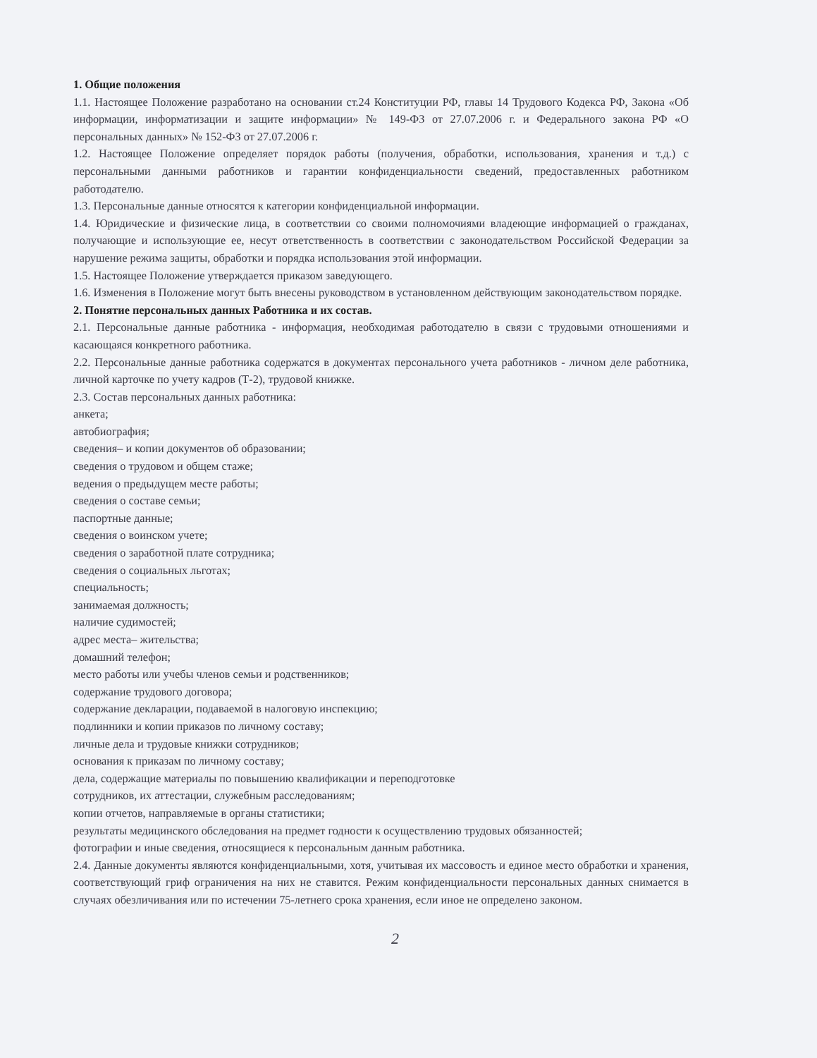1. Общие положения
1.1. Настоящее Положение разработано на основании ст.24 Конституции РФ, главы 14 Трудового Кодекса РФ, Закона «Об информации, информатизации и защите информации» № 149-ФЗ от 27.07.2006 г. и Федерального закона РФ «О персональных данных» № 152-ФЗ от 27.07.2006 г.
1.2. Настоящее Положение определяет порядок работы (получения, обработки, использования, хранения и т.д.) с персональными данными работников и гарантии конфиденциальности сведений, предоставленных работником работодателю.
1.3. Персональные данные относятся к категории конфиденциальной информации.
1.4. Юридические и физические лица, в соответствии со своими полномочиями владеющие информацией о гражданах, получающие и использующие ее, несут ответственность в соответствии с законодательством Российской Федерации за нарушение режима защиты, обработки и порядка использования этой информации.
1.5. Настоящее Положение утверждается приказом заведующего.
1.6. Изменения в Положение могут быть внесены руководством в установленном действующим законодательством порядке.
2. Понятие персональных данных Работника и их состав.
2.1. Персональные данные работника - информация, необходимая работодателю в связи с трудовыми отношениями и касающаяся конкретного работника.
2.2. Персональные данные работника содержатся в документах персонального учета работников - личном деле работника, личной карточке по учету кадров (Т-2), трудовой книжке.
2.3. Состав персональных данных работника:
анкета;
автобиография;
сведения– и копии документов об образовании;
сведения о трудовом и общем стаже;
ведения о предыдущем месте работы;
сведения о составе семьи;
паспортные данные;
сведения о воинском учете;
сведения о заработной плате сотрудника;
сведения о социальных льготах;
специальность;
занимаемая должность;
наличие судимостей;
адрес места– жительства;
домашний телефон;
место работы или учебы членов семьи и родственников;
содержание трудового договора;
содержание декларации, подаваемой в налоговую инспекцию;
подлинники и копии приказов по личному составу;
личные дела и трудовые книжки сотрудников;
основания к приказам по личному составу;
дела, содержащие материалы по повышению квалификации и переподготовке
сотрудников, их аттестации, служебным расследованиям;
копии отчетов, направляемые в органы статистики;
результаты медицинского обследования на предмет годности к осуществлению трудовых обязанностей;
фотографии и иные сведения, относящиеся к персональным данным работника.
2.4. Данные документы являются конфиденциальными, хотя, учитывая их массовость и единое место обработки и хранения, соответствующий гриф ограничения на них не ставится. Режим конфиденциальности персональных данных снимается в случаях обезличивания или по истечении 75-летнего срока хранения, если иное не определено законом.
2